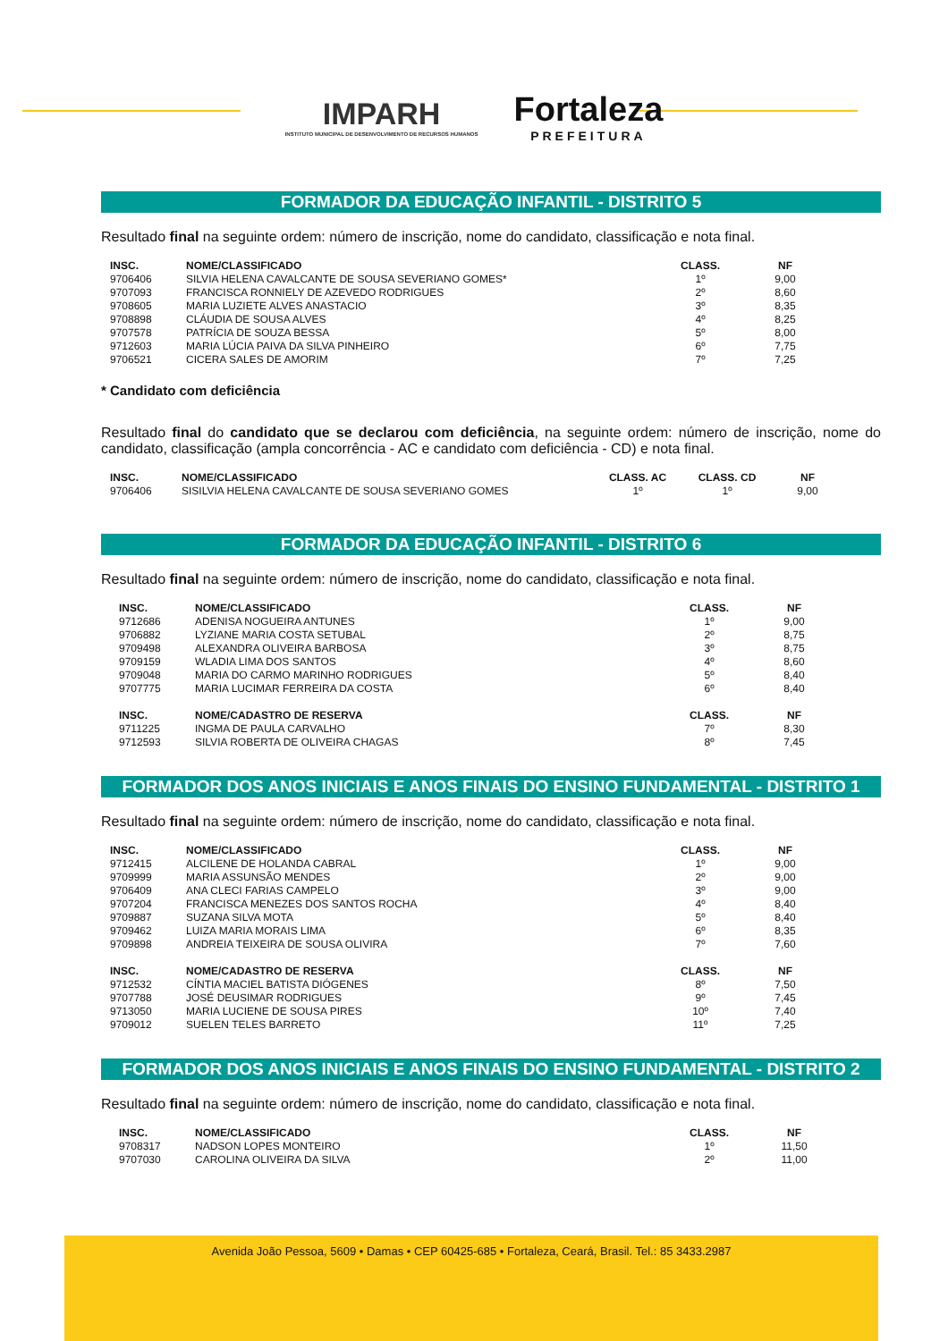IMPARH
INSTITUTO MUNICIPAL DE DESENVOLVIMENTO DE RECURSOS HUMANOS
Fortaleza
PREFEITURA
FORMADOR DA EDUCAÇÃO INFANTIL - DISTRITO 5
Resultado final na seguinte ordem: número de inscrição, nome do candidato, classificação e nota final.
| INSC. | NOME/CLASSIFICADO | CLASS. | NF |
| --- | --- | --- | --- |
| 9706406 | SILVIA HELENA CAVALCANTE DE SOUSA SEVERIANO GOMES* | 1º | 9,00 |
| 9707093 | FRANCISCA RONNIELY DE AZEVEDO RODRIGUES | 2º | 8,60 |
| 9708605 | MARIA LUZIETE ALVES ANASTACIO | 3º | 8,35 |
| 9708898 | CLÁUDIA DE SOUSA ALVES | 4º | 8,25 |
| 9707578 | PATRÍCIA DE SOUZA BESSA | 5º | 8,00 |
| 9712603 | MARIA LÚCIA PAIVA DA SILVA PINHEIRO | 6º | 7,75 |
| 9706521 | CICERA SALES DE AMORIM | 7º | 7,25 |
* Candidato com deficiência
Resultado final do candidato que se declarou com deficiência, na seguinte ordem: número de inscrição, nome do candidato, classificação (ampla concorrência - AC e candidato com deficiência - CD) e nota final.
| INSC. | NOME/CLASSIFICADO | CLASS. AC | CLASS. CD | NF |
| --- | --- | --- | --- | --- |
| 9706406 | SISILVIA HELENA CAVALCANTE DE SOUSA SEVERIANO GOMES | 1º | 1º | 9,00 |
FORMADOR DA EDUCAÇÃO INFANTIL - DISTRITO 6
Resultado final na seguinte ordem: número de inscrição, nome do candidato, classificação e nota final.
| INSC. | NOME/CLASSIFICADO | CLASS. | NF |
| --- | --- | --- | --- |
| 9712686 | ADENISA NOGUEIRA ANTUNES | 1º | 9,00 |
| 9706882 | LYZIANE MARIA COSTA SETUBAL | 2º | 8,75 |
| 9709498 | ALEXANDRA OLIVEIRA BARBOSA | 3º | 8,75 |
| 9709159 | WLADIA LIMA DOS SANTOS | 4º | 8,60 |
| 9709048 | MARIA DO CARMO MARINHO RODRIGUES | 5º | 8,40 |
| 9707775 | MARIA LUCIMAR FERREIRA DA COSTA | 6º | 8,40 |
| INSC. | NOME/CADASTRO DE RESERVA | CLASS. | NF |
| 9711225 | INGMA DE PAULA CARVALHO | 7º | 8,30 |
| 9712593 | SILVIA ROBERTA DE OLIVEIRA CHAGAS | 8º | 7,45 |
FORMADOR DOS ANOS INICIAIS E ANOS FINAIS DO ENSINO FUNDAMENTAL - DISTRITO 1
Resultado final na seguinte ordem: número de inscrição, nome do candidato, classificação e nota final.
| INSC. | NOME/CLASSIFICADO | CLASS. | NF |
| --- | --- | --- | --- |
| 9712415 | ALCILENE DE HOLANDA CABRAL | 1º | 9,00 |
| 9709999 | MARIA ASSUNSÃO MENDES | 2º | 9,00 |
| 9706409 | ANA CLECI FARIAS CAMPELO | 3º | 9,00 |
| 9707204 | FRANCISCA MENEZES DOS SANTOS ROCHA | 4º | 8,40 |
| 9709887 | SUZANA SILVA MOTA | 5º | 8,40 |
| 9709462 | LUIZA MARIA MORAIS LIMA | 6º | 8,35 |
| 9709898 | ANDREIA TEIXEIRA DE SOUSA OLIVIRA | 7º | 7,60 |
| INSC. | NOME/CADASTRO DE RESERVA | CLASS. | NF |
| 9712532 | CÍNTIA MACIEL BATISTA DIÓGENES | 8º | 7,50 |
| 9707788 | JOSÉ DEUSIMAR RODRIGUES | 9º | 7,45 |
| 9713050 | MARIA LUCIENE DE SOUSA PIRES | 10º | 7,40 |
| 9709012 | SUELEN TELES BARRETO | 11º | 7,25 |
FORMADOR DOS ANOS INICIAIS E ANOS FINAIS DO ENSINO FUNDAMENTAL - DISTRITO 2
Resultado final na seguinte ordem: número de inscrição, nome do candidato, classificação e nota final.
| INSC. | NOME/CLASSIFICADO | CLASS. | NF |
| --- | --- | --- | --- |
| 9708317 | NADSON LOPES MONTEIRO | 1º | 11,50 |
| 9707030 | CAROLINA OLIVEIRA DA SILVA | 2º | 11,00 |
Avenida João Pessoa, 5609 • Damas • CEP 60425-685 • Fortaleza, Ceará, Brasil. Tel.: 85 3433.2987